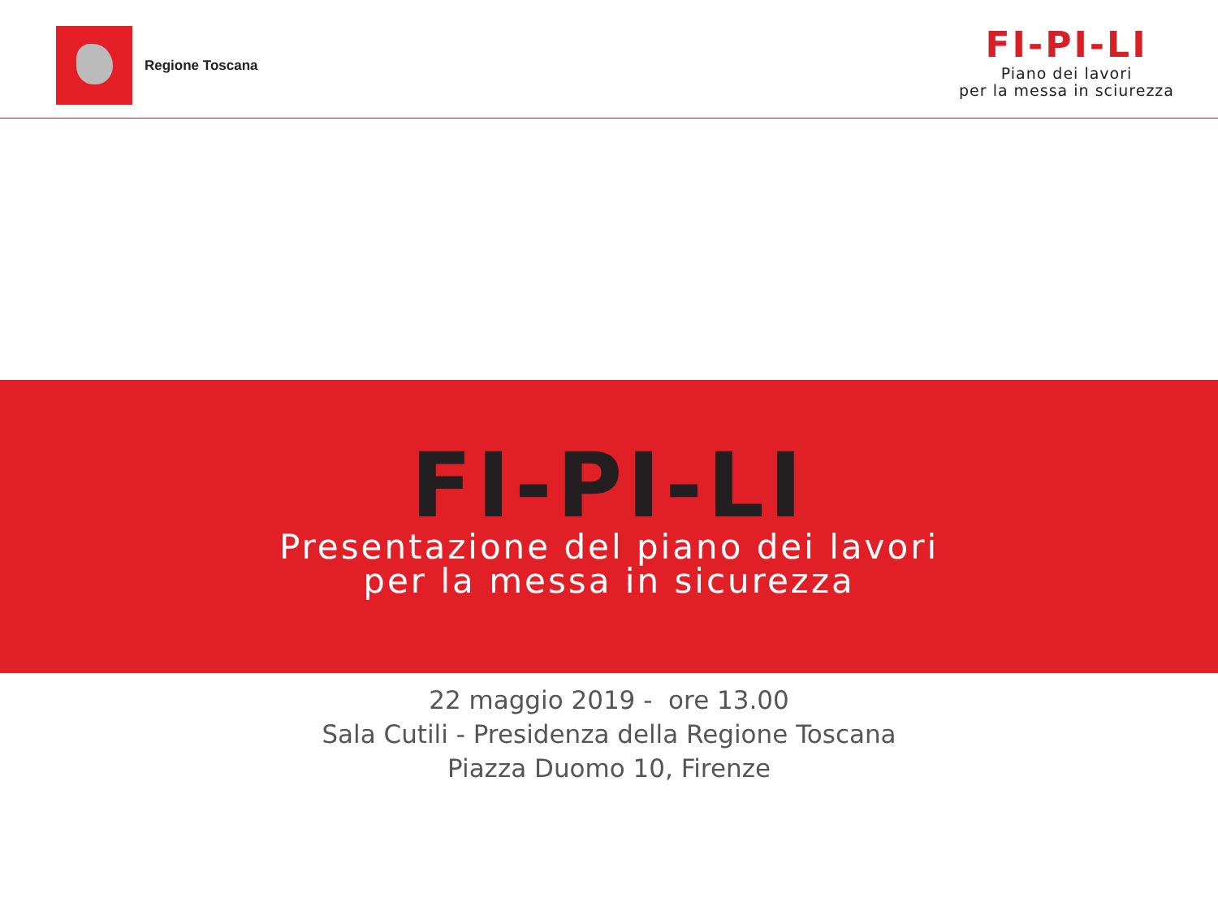Regione Toscana
FI-PI-LI
Piano dei lavori
per la messa in sciurezza
FI-PI-LI
Presentazione del piano dei lavori
per la messa in sicurezza
22 maggio 2019 - ore 13.00
Sala Cutili - Presidenza della Regione Toscana
Piazza Duomo 10, Firenze